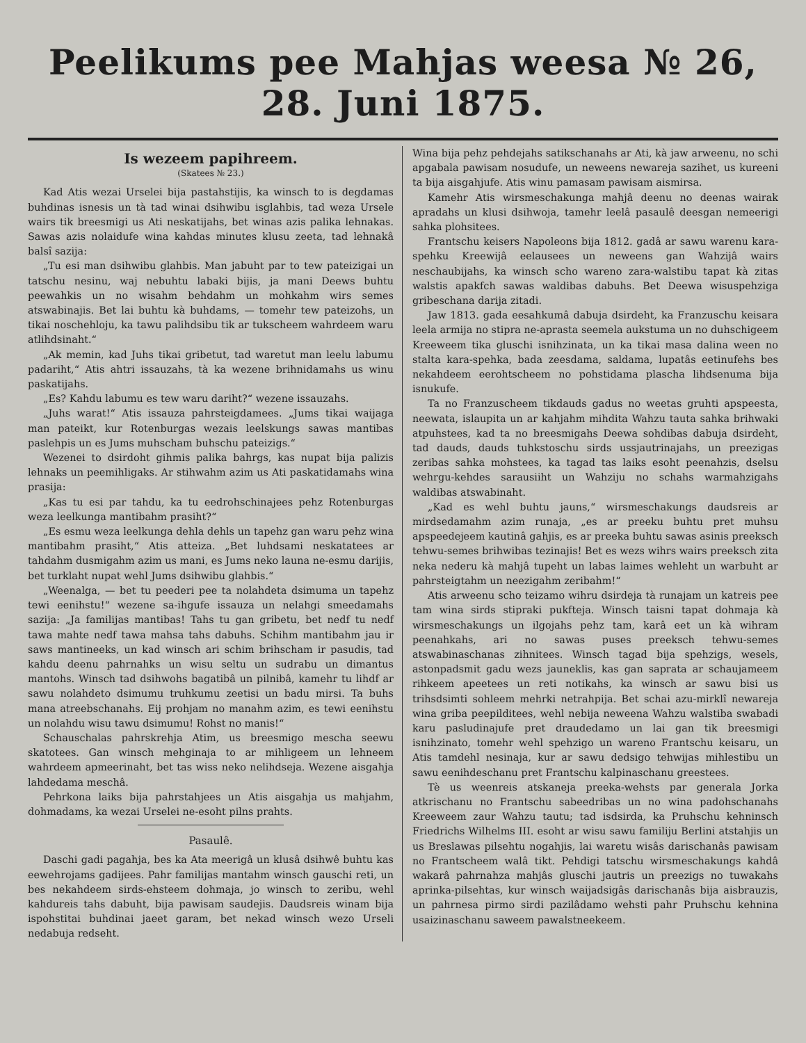Peelikums pee Mahjas weesa № 26, 28. Juni 1875.
Is wezeem papihreem.
(Skatees № 23.)
Kad Atis wezai Urselei bija pastahstijis, ka winsch to is degdamas buhdinas isnesis un tà tad winai dsihwibu isglahbis, tad weza Ursele wairs tik breesmigi us Ati neskatijahs, bet winas azis palika lehnakas. Sawas azis nolaidufe wina kahdas minutes klusu zeeta, tad lehnakâ balsî sazija:
„Tu esi man dsihwibu glahbis. Man jabuht par to tew pateizigai un tatschu nesinu, waj nebuhtu labaki bijis, ja mani Deews buhtu peewahkis un no wisahm behdahm un mohkahm wirs semes atswabinajis. Bet lai buhtu kà buhdams, — tomehr tew pateizohs, un tikai noschehloju, ka tawu palihdsibu tik ar tukscheem wahrdeem waru atlihdsinaht.“
„Ak memin, kad Juhs tikai gribetut, tad waretut man leelu labumu padariht,“ Atis ahtri issauzahs, tà ka wezene brihnidamahs us winu paskatijahs.
„Es? Kahdu labumu es tew waru dariht?“ wezene issauzahs.
„Juhs warat!“ Atis issauza pahrsteigdamees. „Jums tikai waijaga man pateikt, kur Rotenburgas wezais leelskungs sawas mantibas paslehpis un es Jums muhscham buhschu pateizigs.“
Wezenei to dsirdoht gihmis palika bahrgs, kas nupat bija palizis lehnaks un peemihligaks. Ar stihwahm azim us Ati paskatidamahs wina prasija:
„Kas tu esi par tahdu, ka tu eedrohschinajees pehz Rotenburgas weza leelkunga mantibahm prasiht?“
„Es esmu weza leelkunga dehla dehls un tapehz gan waru pehz wina mantibahm prasiht,“ Atis atteiza. „Bet luhdsami neskatatees ar tahdahm dusmigahm azim us mani, es Jums neko launa ne-esmu darijis, bet turklaht nupat wehl Jums dsihwibu glahbis.“
„Weenalga, — bet tu peederi pee ta nolahdeta dsimuma un tapehz tewi eenihstu!“ wezene sa-ihgufe issauza un nelahgi smeedamahs sazija: „Ja familijas mantibas! Tahs tu gan gribetu, bet nedf tu nedf tawa mahte nedf tawa mahsa tahs dabuhs. Schihm mantibahm jau ir saws mantineeks, un kad winsch ari schim brihscham ir pasudis, tad kahdu deenu pahrnahks un wisu seltu un sudrabu un dimantus mantohs. Winsch tad dsihwohs bagatibâ un pilnibâ, kamehr tu lihdf ar sawu nolahdeto dsimumu truhkumu zeetisi un badu mirsi. Ta buhs mana atreebschanahs. Eij prohjam no manahm azim, es tewi eenihstu un nolahdu wisu tawu dsimumu! Rohst no manis!“
Schauschalas pahrskrehja Atim, us breesmigo mescha seewu skatotees. Gan winsch mehginaja to ar mihligeem un lehneem wahrdeem apmeerinaht, bet tas wiss neko nelihdseja. Wezene aisgahja lahdedama meschâ.
Pehrkona laiks bija pahrstahjees un Atis aisgahja us mahjahm, dohmadams, ka wezai Urselei ne-esoht pilns prahts.
Pasaulê.
Daschi gadi pagahja, bes ka Ata meerigâ un klusâ dsihwê buhtu kas eewehrojams gadijees. Pahr familijas mantahm winsch gauschi reti, un bes nekahdeem sirds-ehsteem dohmaja, jo winsch to zeribu, wehl kahdureis tahs dabuht, bija pawisam saudejis. Daudsreis winam bija ispohstitai buhdinai jaeet garam, bet nekad winsch wezo Urseli nedabuja redseht.
Wina bija pehz pehdejahs satikschanahs ar Ati, kà jaw arweenu, no schi apgabala pawisam nosudufe, un neweens newareja sazihet, us kureeni ta bija aisgahjufe. Atis winu pamasam pawisam aismirsa.
Kamehr Atis wirsmeschakunga mahjâ deenu no deenas wairak apradahs un klusi dsihwoja, tamehr leelâ pasaulê deesgan nemeerigi sahka plohsitees.
Frantschu keisers Napoleons bija 1812. gadâ ar sawu warenu kara-spehku Kreewijâ eelausees un neweens gan Wahzijâ wairs neschaubijahs, ka winsch scho wareno zara-walstibu tapat kà zitas walstis apakfch sawas waldibas dabuhs. Bet Deewa wisuspehziga gribeschana darija zitadi.
Jaw 1813. gada eesahkumâ dabuja dsirdeht, ka Franzuschu keisara leela armija no stipra ne-aprasta seemela aukstuma un no duhschigeem Kreeweem tika gluschi isnihzinata, un ka tikai masa dalina ween no stalta kara-spehka, bada zeesdama, saldama, lupatâs eetinufehs bes nekahdeem eerohtscheem no pohstidama plascha lihdsenuma bija isnukufe.
Ta no Franzuscheem tikdauds gadus no weetas gruhti apspeesta, neewata, islaupita un ar kahjahm mihdita Wahzu tauta sahka brihwaki atpuhstees, kad ta no breesmigahs Deewa sohdibas dabuja dsirdeht, tad dauds, dauds tuhkstoschu sirds ussjautrinajahs, un preezigas zeribas sahka mohstees, ka tagad tas laiks esoht peenahzis, dselsu wehrgu-kehdes sarausiiht un Wahziju no schahs warmahzigahs waldibas atswabinaht.
„Kad es wehl buhtu jauns,“ wirsmeschakungs daudsreis ar mirdsedamahm azim runaja, „es ar preeku buhtu pret muhsu apspeedejeem kautinâ gahjis, es ar preeka buhtu sawas asinis preeksch tehwu-semes brihwibas tezinajis! Bet es wezs wihrs wairs preeksch zita neka nederu kà mahjâ tupeht un labas laimes wehleht un warbuht ar pahrsteigtahm un neezigahm zeribahm!“
Atis arweenu scho teizamo wihru dsirdeja tà runajam un katreis pee tam wina sirds stipraki pukfteja. Winsch taisni tapat dohmaja kà wirsmeschakungs un ilgojahs pehz tam, karâ eet un kà wihram peenahkahs, ari no sawas puses preeksch tehwu-semes atswabinaschanas zihnitees. Winsch tagad bija spehzigs, wesels, astonpadsmit gadu wezs jauneklis, kas gan saprata ar schaujameem rihkeem apeetees un reti notikahs, ka winsch ar sawu bisi us trihsdsimti sohleem mehrki netrahpija. Bet schai azu-mirklî newareja wina griba peepilditees, wehl nebija neweena Wahzu walstiba swabadi karu pasludinajufe pret draudedamo un lai gan tik breesmigi isnihzinato, tomehr wehl spehzigo un wareno Frantschu keisaru, un Atis tamdehl nesinaja, kur ar sawu dedsigo tehwijas mihlestibu un sawu eenihdeschanu pret Frantschu kalpinaschanu greestees.
Tè us weenreis atskaneja preeka-wehsts par generala Jorka atkrischanu no Frantschu sabeedribas un no wina padohschanahs Kreeweem zaur Wahzu tautu; tad isdsirda, ka Pruhschu kehninsch Friedrichs Wilhelms III. esoht ar wisu sawu familiju Berlini atstahjis un us Breslawas pilsehtu nogahjis, lai waretu wisâs darischanâs pawisam no Frantscheem walâ tikt. Pehdigi tatschu wirsmeschakungs kahdâ wakarâ pahrnahza mahjâs gluschi jautris un preezigs no tuwakahs aprinka-pilsehtas, kur winsch waijadsigâs darischanâs bija aisbrauzis, un pahrnesa pirmo sirdi pazilâdamo wehsti pahr Pruhschu kehnina usaizinaschanu saweem pawalstneekeem.